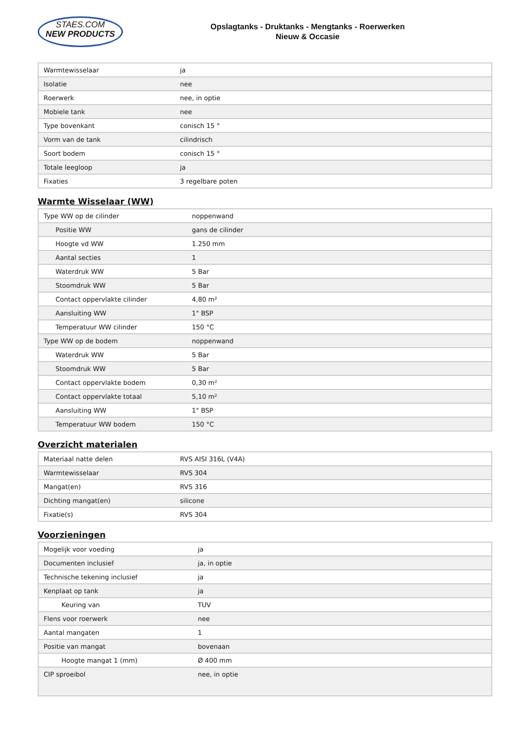STAES.COM
NEW PRODUCTS
Opslagtanks - Druktanks - Mengtanks - Roerwerken
Nieuw & Occasie
| Warmtewisselaar | ja |
| Isolatie | nee |
| Roerwerk | nee, in optie |
| Mobiele tank | nee |
| Type bovenkant | conisch 15 ° |
| Vorm van de tank | cilindrisch |
| Soort bodem | conisch 15 ° |
| Totale leegloop | ja |
| Fixaties | 3 regelbare poten |
Warmte Wisselaar (WW)
| Type WW op de cilinder | noppenwand |
| Positie WW | gans de cilinder |
| Hoogte vd WW | 1.250 mm |
| Aantal secties | 1 |
| Waterdruk WW | 5 Bar |
| Stoomdruk WW | 5 Bar |
| Contact oppervlakte cilinder | 4,80 m² |
| Aansluiting WW | 1" BSP |
| Temperatuur WW cilinder | 150 °C |
| Type WW op de bodem | noppenwand |
| Waterdruk WW | 5 Bar |
| Stoomdruk WW | 5 Bar |
| Contact oppervlakte bodem | 0,30 m² |
| Contact oppervlakte totaal | 5,10 m² |
| Aansluiting WW | 1" BSP |
| Temperatuur WW bodem | 150 °C |
Overzicht materialen
| Materiaal natte delen | RVS AISI 316L (V4A) |
| Warmtewisselaar | RVS 304 |
| Mangat(en) | RVS 316 |
| Dichting mangat(en) | silicone |
| Fixatie(s) | RVS 304 |
Voorzieningen
| Mogelijk voor voeding | ja |
| Documenten inclusief | ja, in optie |
| Technische tekening inclusief | ja |
| Kenplaat op tank | ja |
| Keuring van | TUV |
| Flens voor roerwerk | nee |
| Aantal mangaten | 1 |
| Positie van mangat | bovenaan |
| Hoogte mangat 1 (mm) | Ø 400 mm |
| CIP sproeibol | nee, in optie |